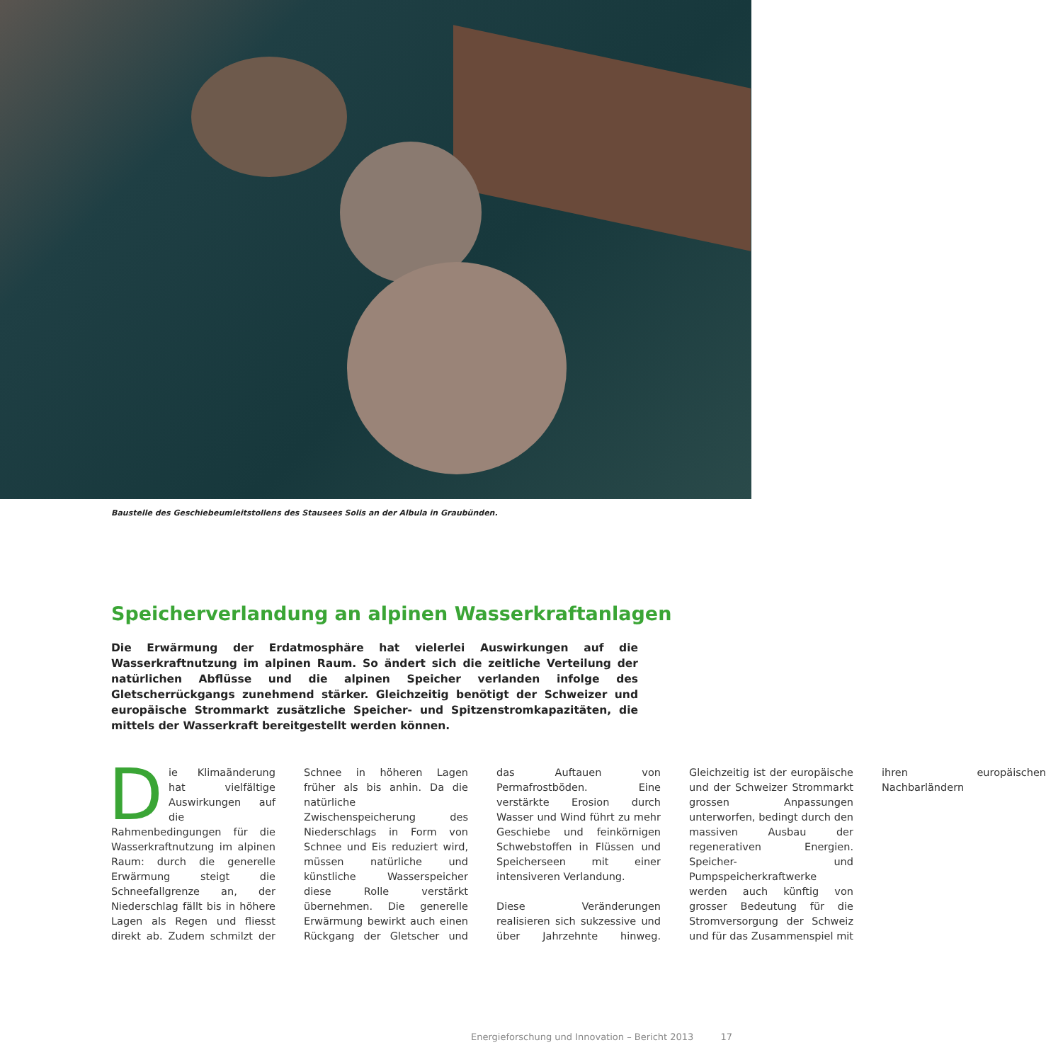Baustelle des Geschiebeumleitstollens des Stausees Solis an der Albula in Graubünden.
Speicherverlandung an alpinen Wasserkraftanlagen
Die Erwärmung der Erdatmosphäre hat vielerlei Auswirkungen auf die Wasserkraftnutzung im alpinen Raum. So ändert sich die zeitliche Verteilung der natürlichen Abflüsse und die alpinen Speicher verlanden infolge des Gletscherrückgangs zunehmend stärker. Gleichzeitig benötigt der Schweizer und europäische Strommarkt zusätzliche Speicher- und Spitzenstromkapazitäten, die mittels der Wasserkraft bereitgestellt werden können.
Die Klimaänderung hat vielfältige Auswirkungen auf die Rahmenbedingungen für die Wasserkraftnutzung im alpinen Raum: durch die generelle Erwärmung steigt die Schneefallgrenze an, der Niederschlag fällt bis in höhere Lagen als Regen und fliesst direkt ab. Zudem schmilzt der Schnee in höheren Lagen früher als bis anhin. Da die natürliche Zwischenspeicherung des Niederschlags in Form von Schnee und Eis reduziert wird, müssen natürliche und künstliche Wasserspeicher diese Rolle verstärkt übernehmen. Die generelle Erwärmung bewirkt auch einen Rückgang der Gletscher und das Auftauen von Permafrostböden. Eine verstärkte Erosion durch Wasser und Wind führt zu mehr Geschiebe und feinkörnigen Schwebstoffen in Flüssen und Speicherseen mit einer intensiveren Verlandung.
Diese Veränderungen realisieren sich sukzessive und über Jahrzehnte hinweg. Gleichzeitig ist der europäische und der Schweizer Strommarkt grossen Anpassungen unterworfen, bedingt durch den massiven Ausbau der regenerativen Energien. Speicher- und Pumpspeicherkraftwerke werden auch künftig von grosser Bedeutung für die Stromversorgung der Schweiz und für das Zusammenspiel mit ihren europäischen Nachbarländern
Energieforschung und Innovation – Bericht 2013 17